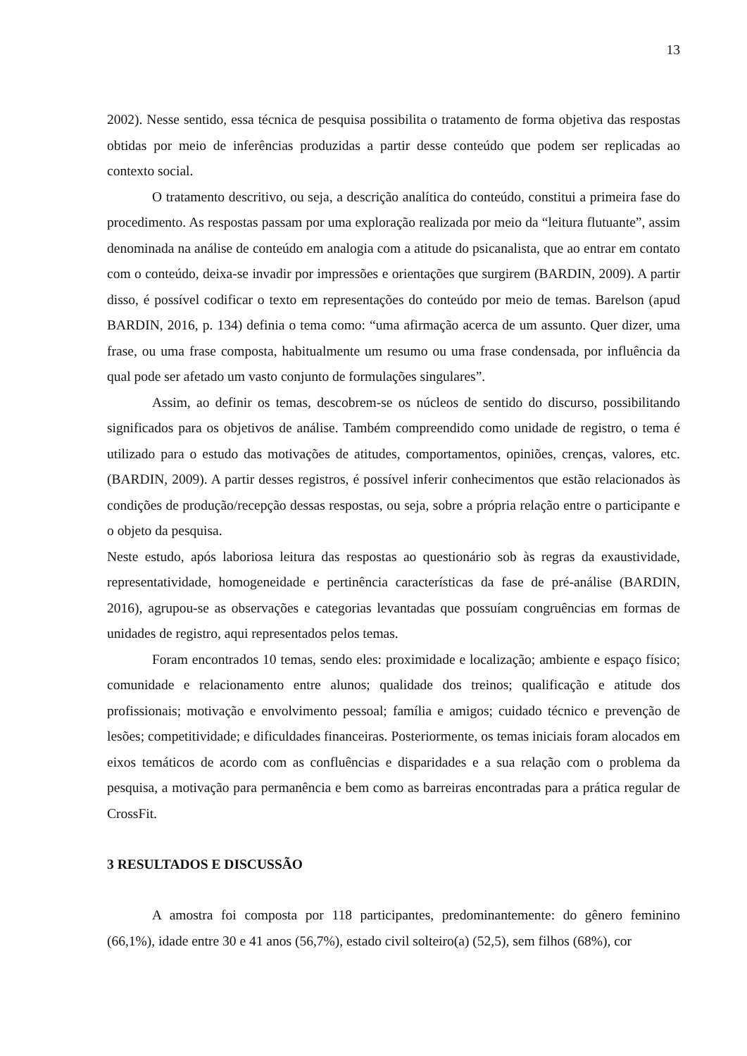13
2002). Nesse sentido, essa técnica de pesquisa possibilita o tratamento de forma objetiva das respostas obtidas por meio de inferências produzidas a partir desse conteúdo que podem ser replicadas ao contexto social.
O tratamento descritivo, ou seja, a descrição analítica do conteúdo, constitui a primeira fase do procedimento. As respostas passam por uma exploração realizada por meio da “leitura flutuante”, assim denominada na análise de conteúdo em analogia com a atitude do psicanalista, que ao entrar em contato com o conteúdo, deixa-se invadir por impressões e orientações que surgirem (BARDIN, 2009). A partir disso, é possível codificar o texto em representações do conteúdo por meio de temas. Barelson (apud BARDIN, 2016, p. 134) definia o tema como: “uma afirmação acerca de um assunto. Quer dizer, uma frase, ou uma frase composta, habitualmente um resumo ou uma frase condensada, por influência da qual pode ser afetado um vasto conjunto de formulações singulares”.
Assim, ao definir os temas, descobrem-se os núcleos de sentido do discurso, possibilitando significados para os objetivos de análise. Também compreendido como unidade de registro, o tema é utilizado para o estudo das motivações de atitudes, comportamentos, opiniões, crenças, valores, etc. (BARDIN, 2009). A partir desses registros, é possível inferir conhecimentos que estão relacionados às condições de produção/recepção dessas respostas, ou seja, sobre a própria relação entre o participante e o objeto da pesquisa.
Neste estudo, após laboriosa leitura das respostas ao questionário sob às regras da exaustividade, representatividade, homogeneidade e pertinência características da fase de pré-análise (BARDIN, 2016), agrupou-se as observações e categorias levantadas que possuíam congruências em formas de unidades de registro, aqui representados pelos temas.
Foram encontrados 10 temas, sendo eles: proximidade e localização; ambiente e espaço físico; comunidade e relacionamento entre alunos; qualidade dos treinos; qualificação e atitude dos profissionais; motivação e envolvimento pessoal; família e amigos; cuidado técnico e prevenção de lesões; competitividade; e dificuldades financeiras. Posteriormente, os temas iniciais foram alocados em eixos temáticos de acordo com as confluências e disparidades e a sua relação com o problema da pesquisa, a motivação para permanência e bem como as barreiras encontradas para a prática regular de CrossFit.
3 RESULTADOS E DISCUSSÃO
A amostra foi composta por 118 participantes, predominantemente: do gênero feminino (66,1%), idade entre 30 e 41 anos (56,7%), estado civil solteiro(a) (52,5), sem filhos (68%), cor